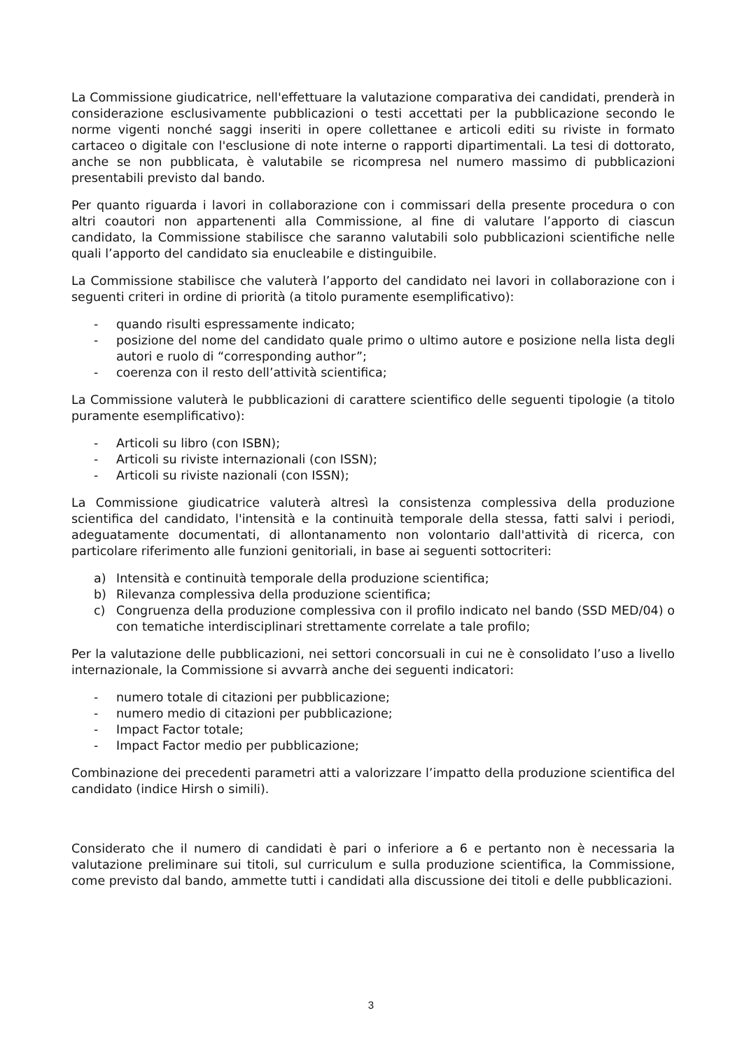La Commissione giudicatrice, nell'effettuare la valutazione comparativa dei candidati, prenderà in considerazione esclusivamente pubblicazioni o testi accettati per la pubblicazione secondo le norme vigenti nonché saggi inseriti in opere collettanee e articoli editi su riviste in formato cartaceo o digitale con l'esclusione di note interne o rapporti dipartimentali. La tesi di dottorato, anche se non pubblicata, è valutabile se ricompresa nel numero massimo di pubblicazioni presentabili previsto dal bando.
Per quanto riguarda i lavori in collaborazione con i commissari della presente procedura o con altri coautori non appartenenti alla Commissione, al fine di valutare l’apporto di ciascun candidato, la Commissione stabilisce che saranno valutabili solo pubblicazioni scientifiche nelle quali l’apporto del candidato sia enucleabile e distinguibile.
La Commissione stabilisce che valuterà l’apporto del candidato nei lavori in collaborazione con i seguenti criteri in ordine di priorità (a titolo puramente esemplificativo):
- quando risulti espressamente indicato;
- posizione del nome del candidato quale primo o ultimo autore e posizione nella lista degli autori e ruolo di “corresponding author”;
- coerenza con il resto dell’attività scientifica;
La Commissione valuterà le pubblicazioni di carattere scientifico delle seguenti tipologie (a titolo puramente esemplificativo):
- Articoli su libro (con ISBN);
- Articoli su riviste internazionali (con ISSN);
- Articoli su riviste nazionali (con ISSN);
La Commissione giudicatrice valuterà altresì la consistenza complessiva della produzione scientifica del candidato, l'intensità e la continuità temporale della stessa, fatti salvi i periodi, adeguatamente documentati, di allontanamento non volontario dall'attività di ricerca, con particolare riferimento alle funzioni genitoriali, in base ai seguenti sottocriteri:
a) Intensità e continuità temporale della produzione scientifica;
b) Rilevanza complessiva della produzione scientifica;
c) Congruenza della produzione complessiva con il profilo indicato nel bando (SSD MED/04) o con tematiche interdisciplinari strettamente correlate a tale profilo;
Per la valutazione delle pubblicazioni, nei settori concorsuali in cui ne è consolidato l’uso a livello internazionale, la Commissione si avvarrà anche dei seguenti indicatori:
- numero totale di citazioni per pubblicazione;
- numero medio di citazioni per pubblicazione;
- Impact Factor totale;
- Impact Factor medio per pubblicazione;
Combinazione dei precedenti parametri atti a valorizzare l’impatto della produzione scientifica del candidato (indice Hirsh o simili).
Considerato che il numero di candidati è pari o inferiore a 6 e pertanto non è necessaria la valutazione preliminare sui titoli, sul curriculum e sulla produzione scientifica, la Commissione, come previsto dal bando, ammette tutti i candidati alla discussione dei titoli e delle pubblicazioni.
3